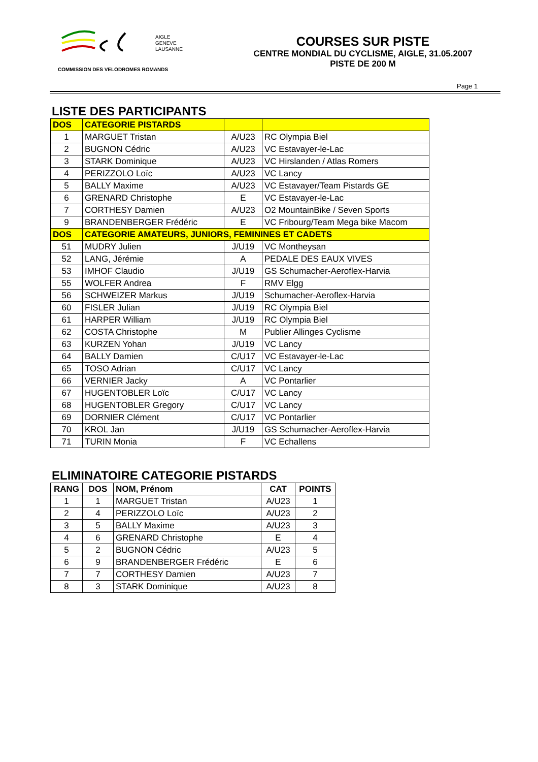AIGLE
GENEVE
LAUSANNE
COMMISSION DES VELODROMES ROMANDS
COURSES SUR PISTE
CENTRE MONDIAL DU CYCLISME, AIGLE, 31.05.2007
PISTE DE 200 M
Page 1
LISTE DES PARTICIPANTS
| DOS | CATEGORIE PISTARDS | | |
| --- | --- | --- | --- |
| 1 | MARGUET Tristan | A/U23 | RC Olympia Biel |
| 2 | BUGNON Cédric | A/U23 | VC Estavayer-le-Lac |
| 3 | STARK Dominique | A/U23 | VC Hirslanden / Atlas Romers |
| 4 | PERIZZOLO Loïc | A/U23 | VC Lancy |
| 5 | BALLY Maxime | A/U23 | VC Estavayer/Team Pistards GE |
| 6 | GRENARD Christophe | E | VC Estavayer-le-Lac |
| 7 | CORTHESY Damien | A/U23 | O2 MountainBike / Seven Sports |
| 9 | BRANDENBERGER Frédéric | E | VC Fribourg/Team Mega bike Macom |
| DOS | CATEGORIE AMATEURS, JUNIORS, FEMININES ET CADETS | | |
| 51 | MUDRY Julien | J/U19 | VC Montheysan |
| 52 | LANG, Jérémie | A | PEDALE DES EAUX VIVES |
| 53 | IMHOF Claudio | J/U19 | GS Schumacher-Aeroflex-Harvia |
| 55 | WOLFER Andrea | F | RMV Elgg |
| 56 | SCHWEIZER Markus | J/U19 | Schumacher-Aeroflex-Harvia |
| 60 | FISLER Julian | J/U19 | RC Olympia Biel |
| 61 | HARPER William | J/U19 | RC Olympia Biel |
| 62 | COSTA Christophe | M | Publier Allinges Cyclisme |
| 63 | KURZEN Yohan | J/U19 | VC Lancy |
| 64 | BALLY Damien | C/U17 | VC Estavayer-le-Lac |
| 65 | TOSO Adrian | C/U17 | VC Lancy |
| 66 | VERNIER Jacky | A | VC Pontarlier |
| 67 | HUGENTOBLER Loïc | C/U17 | VC Lancy |
| 68 | HUGENTOBLER Gregory | C/U17 | VC Lancy |
| 69 | DORNIER Clément | C/U17 | VC Pontarlier |
| 70 | KROL Jan | J/U19 | GS Schumacher-Aeroflex-Harvia |
| 71 | TURIN Monia | F | VC Echallens |
ELIMINATOIRE CATEGORIE PISTARDS
| RANG | DOS | NOM, Prénom | CAT | POINTS |
| --- | --- | --- | --- | --- |
| 1 | 1 | MARGUET Tristan | A/U23 | 1 |
| 2 | 4 | PERIZZOLO Loïc | A/U23 | 2 |
| 3 | 5 | BALLY Maxime | A/U23 | 3 |
| 4 | 6 | GRENARD Christophe | E | 4 |
| 5 | 2 | BUGNON Cédric | A/U23 | 5 |
| 6 | 9 | BRANDENBERGER Frédéric | E | 6 |
| 7 | 7 | CORTHESY Damien | A/U23 | 7 |
| 8 | 3 | STARK Dominique | A/U23 | 8 |